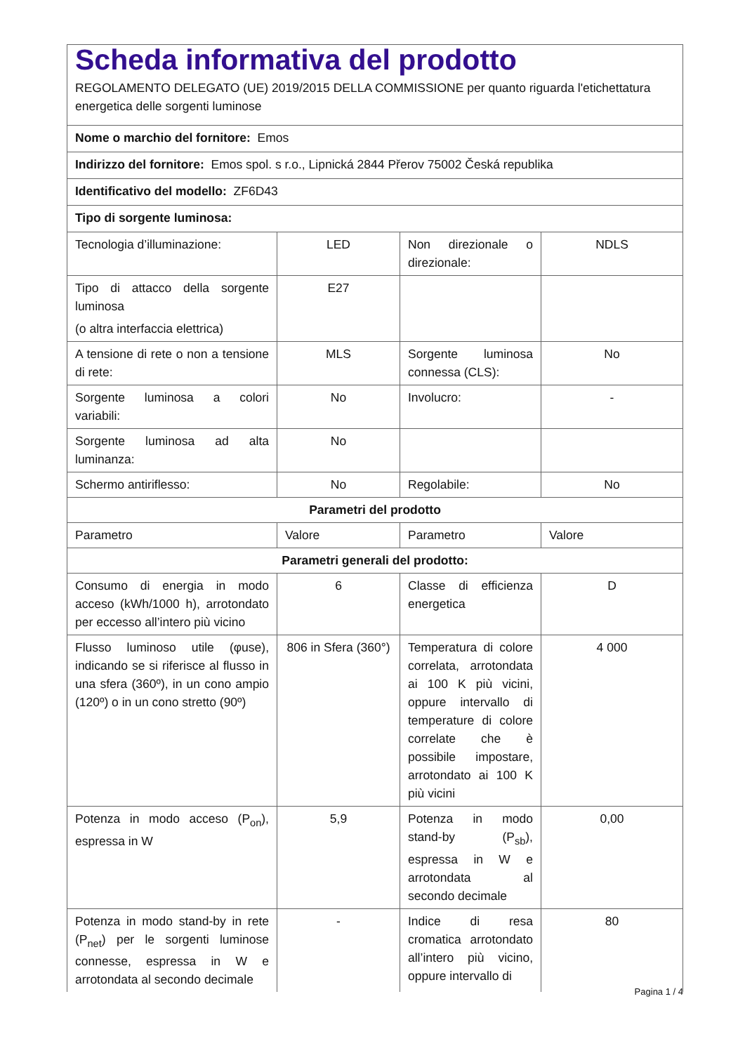| Scheda informativa del prodotto REGOLAMENTO DELEGATO (UE) 2019/2015 DELLA COMMISSIONE per quanto riguarda l'etichettatura energetica delle sorgenti luminose | | | |
| Nome o marchio del fornitore: Emos | | | |
| Indirizzo del fornitore: Emos spol. s r.o., Lipnická 2844 Přerov 75002 Česká republika | | | |
| Identificativo del modello: ZF6D43 | | | |
| Tipo di sorgente luminosa: | | | |
| Tecnologia d’illuminazione: | LED | Non direzionale o direzionale: | NDLS |
| Tipo di attacco della sorgente luminosa (o altra interfaccia elettrica) | E27 | | |
| A tensione di rete o non a tensione di rete: | MLS | Sorgente luminosa connessa (CLS): | No |
| Sorgente luminosa a colori variabili: | No | Involucro: | - |
| Sorgente luminosa ad alta luminanza: | No | | |
| Schermo antiriflesso: | No | Regolabile: | No |
| Parametri del prodotto | | | |
| Parametro | Valore | Parametro | Valore |
| Parametri generali del prodotto: | | | |
| Consumo di energia in modo acceso (kWh/1000 h), arrotondato per eccesso all’intero più vicino | 6 | Classe di efficienza energetica | D |
| Flusso luminoso utile (φuse), indicando se si riferisce al flusso in una sfera (360º), in un cono ampio (120º) o in un cono stretto (90º) | 806 in Sfera (360°) | Temperatura di colore correlata, arrotondata ai 100 K più vicini, oppure intervallo di temperature di colore correlate che è possibile impostare, arrotondato ai 100 K più vicini | 4 000 |
| Potenza in modo acceso (P<sub>on</sub>), espressa in W | 5,9 | Potenza in modo stand-by (P<sub>sb</sub>), espressa in W e arrotondata al secondo decimale | 0,00 |
| Potenza in modo stand-by in rete (P<sub>net</sub>) per le sorgenti luminose connesse, espressa in W e arrotondata al secondo decimale | - | Indice di resa cromatica arrotondato all’intero più vicino, oppure intervallo di | 80 |
Pagina 1 / 4